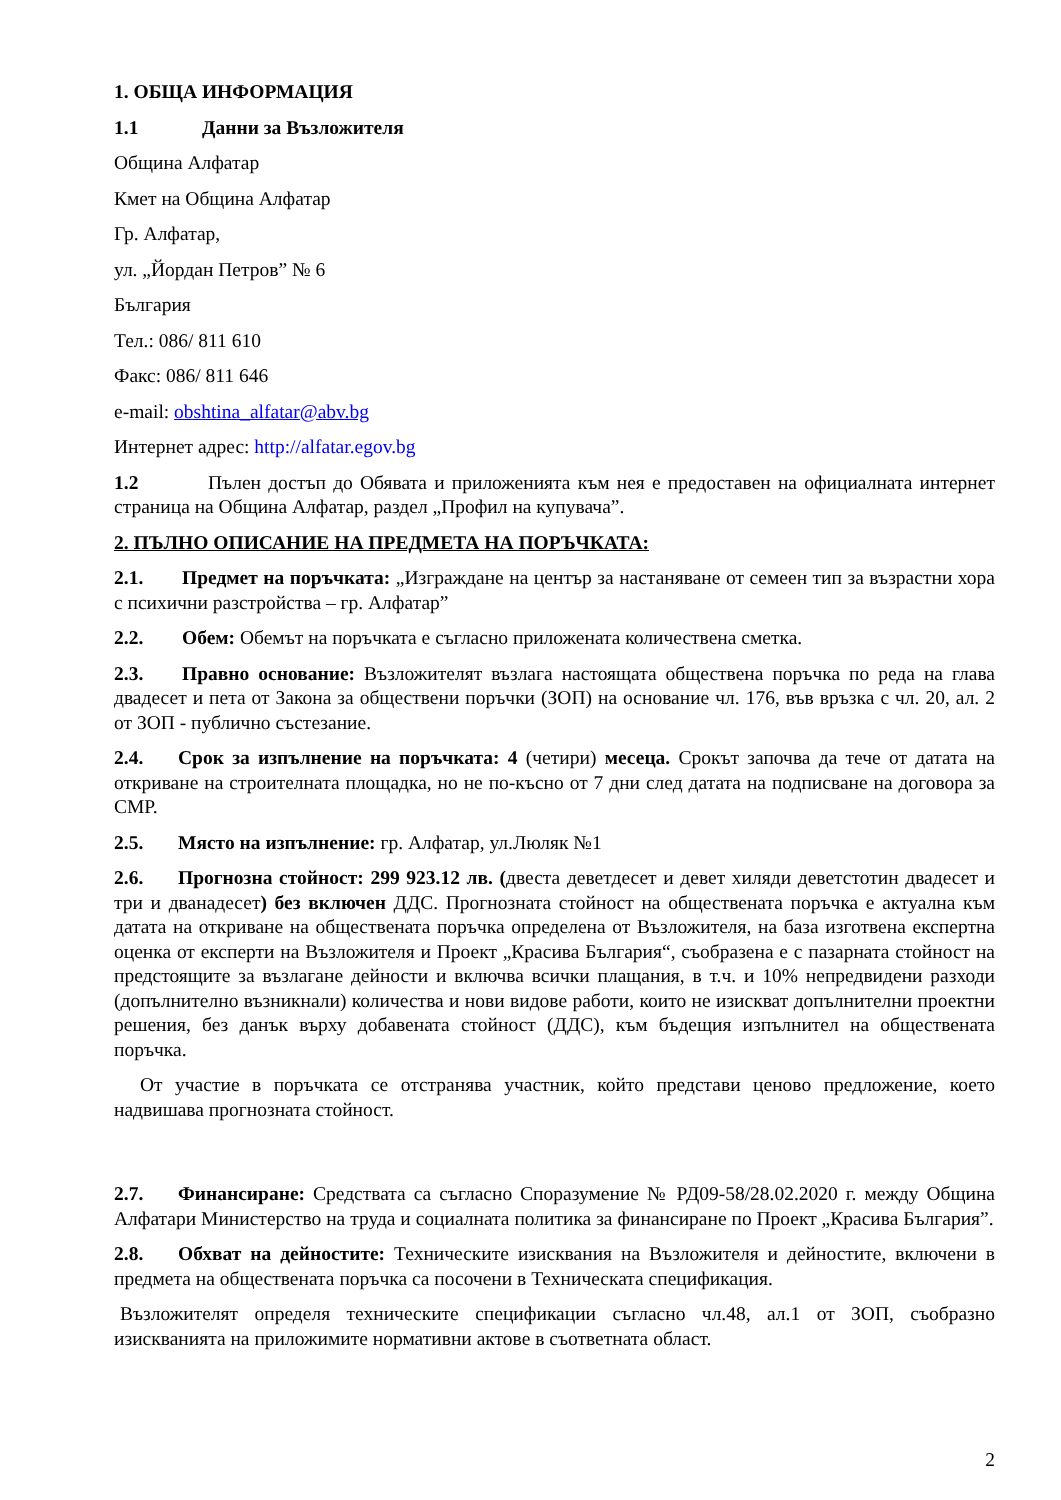1. ОБЩА ИНФОРМАЦИЯ
1.1 Данни за Възложителя
Община Алфатар
Кмет на Община Алфатар
Гр. Алфатар,
ул. „Йордан Петров” № 6
България
Тел.: 086/ 811 610
Факс: 086/ 811 646
e-mail: obshtina_alfatar@abv.bg
Интернет адрес: http://alfatar.egov.bg
1.2 Пълен достъп до Обявата и приложенията към нея е предоставен на официалната интернет страница на Община Алфатар, раздел „Профил на купувача”.
2. ПЪЛНО ОПИСАНИЕ НА ПРЕДМЕТА НА ПОРЪЧКАТА:
2.1. Предмет на поръчката: „Изграждане на център за настаняване от семеен тип за възрастни хора с психични разстройства – гр. Алфатар”
2.2. Обем: Обемът на поръчката е съгласно приложената количествена сметка.
2.3. Правно основание: Възложителят възлага настоящата обществена поръчка по реда на глава двадесет и пета от Закона за обществени поръчки (ЗОП) на основание чл. 176, във връзка с чл. 20, ал. 2 от ЗОП - публично състезание.
2.4. Срок за изпълнение на поръчката: 4 (четири) месеца. Срокът започва да тече от датата на откриване на строителната площадка, но не по-късно от 7 дни след датата на подписване на договора за СМР.
2.5. Място на изпълнение: гр. Алфатар, ул.Люляк №1
2.6. Прогнозна стойност: 299 923.12 лв. (двеста деветдесет и девет хиляди деветстотин двадесет и три и дванадесет) без включен ДДС. Прогнозната стойност на обществената поръчка е актуална към датата на откриване на обществената поръчка определена от Възложителя, на база изготвена експертна оценка от експерти на Възложителя и Проект „Красива България“, съобразена е с пазарната стойност на предстоящите за възлагане дейности и включва всички плащания, в т.ч. и 10% непредвидени разходи (допълнително възникнали) количества и нови видове работи, които не изискват допълнителни проектни решения, без данък върху добавената стойност (ДДС), към бъдещия изпълнител на обществената поръчка.
От участие в поръчката се отстранява участник, който представи ценово предложение, което надвишава прогнозната стойност.
2.7. Финансиране: Средствата са съгласно Споразумение № РД09-58/28.02.2020 г. между Община Алфатари Министерство на труда и социалната политика за финансиране по Проект „Красива България”.
2.8. Обхват на дейностите: Техническите изисквания на Възложителя и дейностите, включени в предмета на обществената поръчка са посочени в Техническата спецификация.
Възложителят определя техническите спецификации съгласно чл.48, ал.1 от ЗОП, съобразно изискванията на приложимите нормативни актове в съответната област.
2